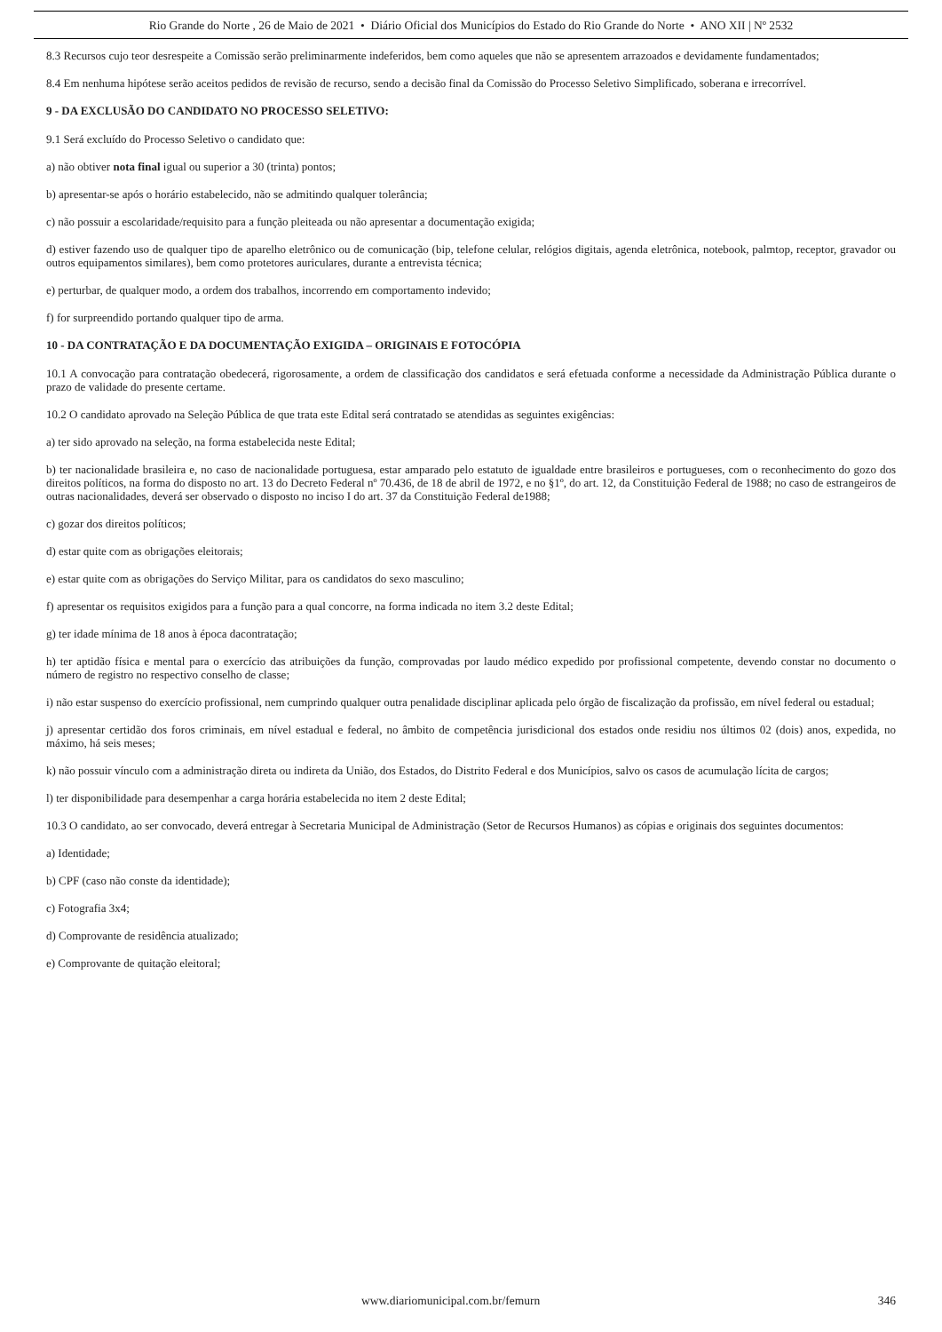Rio Grande do Norte , 26 de Maio de 2021 • Diário Oficial dos Municípios do Estado do Rio Grande do Norte • ANO XII | Nº 2532
8.3 Recursos cujo teor desrespeite a Comissão serão preliminarmente indeferidos, bem como aqueles que não se apresentem arrazoados e devidamente fundamentados;
8.4 Em nenhuma hipótese serão aceitos pedidos de revisão de recurso, sendo a decisão final da Comissão do Processo Seletivo Simplificado, soberana e irrecorrível.
9 - DA EXCLUSÃO DO CANDIDATO NO PROCESSO SELETIVO:
9.1 Será excluído do Processo Seletivo o candidato que:
a) não obtiver nota final igual ou superior a 30 (trinta) pontos;
b) apresentar-se após o horário estabelecido, não se admitindo qualquer tolerância;
c) não possuir a escolaridade/requisito para a função pleiteada ou não apresentar a documentação exigida;
d) estiver fazendo uso de qualquer tipo de aparelho eletrônico ou de comunicação (bip, telefone celular, relógios digitais, agenda eletrônica, notebook, palmtop, receptor, gravador ou outros equipamentos similares), bem como protetores auriculares, durante a entrevista técnica;
e) perturbar, de qualquer modo, a ordem dos trabalhos, incorrendo em comportamento indevido;
f) for surpreendido portando qualquer tipo de arma.
10 - DA CONTRATAÇÃO E DA DOCUMENTAÇÃO EXIGIDA – ORIGINAIS E FOTOCÓPIA
10.1 A convocação para contratação obedecerá, rigorosamente, a ordem de classificação dos candidatos e será efetuada conforme a necessidade da Administração Pública durante o prazo de validade do presente certame.
10.2 O candidato aprovado na Seleção Pública de que trata este Edital será contratado se atendidas as seguintes exigências:
a) ter sido aprovado na seleção, na forma estabelecida neste Edital;
b) ter nacionalidade brasileira e, no caso de nacionalidade portuguesa, estar amparado pelo estatuto de igualdade entre brasileiros e portugueses, com o reconhecimento do gozo dos direitos políticos, na forma do disposto no art. 13 do Decreto Federal nº 70.436, de 18 de abril de 1972, e no §1º, do art. 12, da Constituição Federal de 1988; no caso de estrangeiros de outras nacionalidades, deverá ser observado o disposto no inciso I do art. 37 da Constituição Federal de1988;
c) gozar dos direitos políticos;
d) estar quite com as obrigações eleitorais;
e) estar quite com as obrigações do Serviço Militar, para os candidatos do sexo masculino;
f) apresentar os requisitos exigidos para a função para a qual concorre, na forma indicada no item 3.2 deste Edital;
g) ter idade mínima de 18 anos à época dacontratação;
h) ter aptidão física e mental para o exercício das atribuições da função, comprovadas por laudo médico expedido por profissional competente, devendo constar no documento o número de registro no respectivo conselho de classe;
i) não estar suspenso do exercício profissional, nem cumprindo qualquer outra penalidade disciplinar aplicada pelo órgão de fiscalização da profissão, em nível federal ou estadual;
j) apresentar certidão dos foros criminais, em nível estadual e federal, no âmbito de competência jurisdicional dos estados onde residiu nos últimos 02 (dois) anos, expedida, no máximo, há seis meses;
k) não possuir vínculo com a administração direta ou indireta da União, dos Estados, do Distrito Federal e dos Municípios, salvo os casos de acumulação lícita de cargos;
l) ter disponibilidade para desempenhar a carga horária estabelecida no item 2 deste Edital;
10.3 O candidato, ao ser convocado, deverá entregar à Secretaria Municipal de Administração (Setor de Recursos Humanos) as cópias e originais dos seguintes documentos:
a) Identidade;
b) CPF (caso não conste da identidade);
c) Fotografia 3x4;
d) Comprovante de residência atualizado;
e) Comprovante de quitação eleitoral;
www.diariomunicipal.com.br/femurn 346